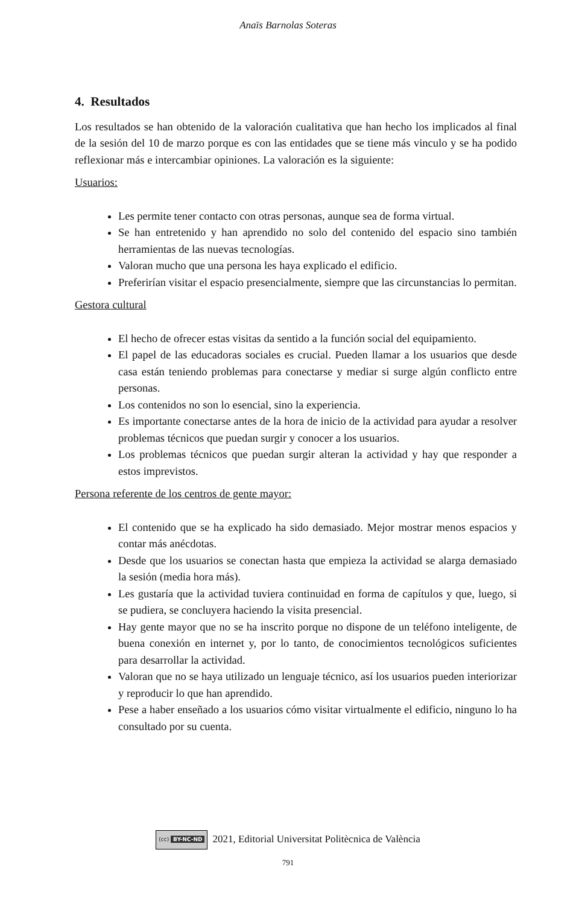Anaïs Barnolas Soteras
4. Resultados
Los resultados se han obtenido de la valoración cualitativa que han hecho los implicados al final de la sesión del 10 de marzo porque es con las entidades que se tiene más vinculo y se ha podido reflexionar más e intercambiar opiniones. La valoración es la siguiente:
Usuarios:
Les permite tener contacto con otras personas, aunque sea de forma virtual.
Se han entretenido y han aprendido no solo del contenido del espacio sino también herramientas de las nuevas tecnologías.
Valoran mucho que una persona les haya explicado el edificio.
Preferirían visitar el espacio presencialmente, siempre que las circunstancias lo permitan.
Gestora cultural
El hecho de ofrecer estas visitas da sentido a la función social del equipamiento.
El papel de las educadoras sociales es crucial. Pueden llamar a los usuarios que desde casa están teniendo problemas para conectarse y mediar si surge algún conflicto entre personas.
Los contenidos no son lo esencial, sino la experiencia.
Es importante conectarse antes de la hora de inicio de la actividad para ayudar a resolver problemas técnicos que puedan surgir y conocer a los usuarios.
Los problemas técnicos que puedan surgir alteran la actividad y hay que responder a estos imprevistos.
Persona referente de los centros de gente mayor:
El contenido que se ha explicado ha sido demasiado. Mejor mostrar menos espacios y contar más anécdotas.
Desde que los usuarios se conectan hasta que empieza la actividad se alarga demasiado la sesión (media hora más).
Les gustaría que la actividad tuviera continuidad en forma de capítulos y que, luego, si se pudiera, se concluyera haciendo la visita presencial.
Hay gente mayor que no se ha inscrito porque no dispone de un teléfono inteligente, de buena conexión en internet y, por lo tanto, de conocimientos tecnológicos suficientes para desarrollar la actividad.
Valoran que no se haya utilizado un lenguaje técnico, así los usuarios pueden interiorizar y reproducir lo que han aprendido.
Pese a haber enseñado a los usuarios cómo visitar virtualmente el edificio, ninguno lo ha consultado por su cuenta.
(cc) BY-NC-ND 2021, Editorial Universitat Politècnica de València
791